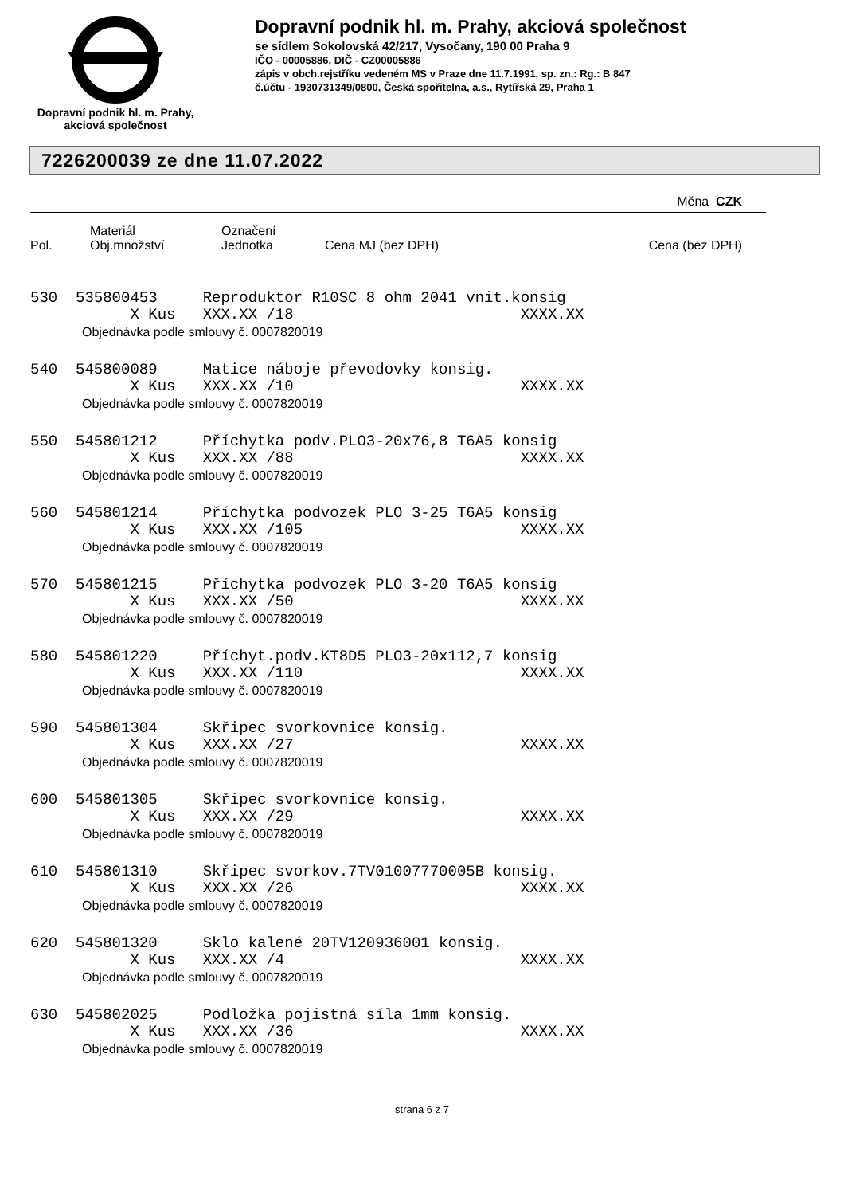Dopravní podnik hl. m. Prahy,
akciová společnost
Dopravní podnik hl. m. Prahy, akciová společnost
se sídlem Sokolovská 42/217, Vysočany, 190 00 Praha 9
IČO - 00005886, DIČ - CZ00005886
zápis v obch.rejstříku vedeném MS v Praze dne 11.7.1991, sp. zn.: Rg.: B 847
č.účtu - 1930731349/0800, Česká spořitelna, a.s., Rytířská 29, Praha 1
7226200039 ze dne 11.07.2022
Měna CZK
| Pol. | Materiál Obj.množství | Označení Jednotka | Cena MJ (bez DPH) | Cena (bez DPH) |
| --- | --- | --- | --- | --- |
530 535800453 Reproduktor R10SC 8 ohm 2041 vnit.konsig X Kus XXX.XX /18 XXXX.XX
Objednávka podle smlouvy č. 0007820019
540 545800089 Matice náboje převodovky konsig. X Kus XXX.XX /10 XXXX.XX
Objednávka podle smlouvy č. 0007820019
550 545801212 Příchytka podv.PLO3-20x76,8 T6A5 konsig X Kus XXX.XX /88 XXXX.XX
Objednávka podle smlouvy č. 0007820019
560 545801214 Příchytka podvozek PLO 3-25 T6A5 konsig X Kus XXX.XX /105 XXXX.XX
Objednávka podle smlouvy č. 0007820019
570 545801215 Příchytka podvozek PLO 3-20 T6A5 konsig X Kus XXX.XX /50 XXXX.XX
Objednávka podle smlouvy č. 0007820019
580 545801220 Příchyt.podv.KT8D5 PLO3-20x112,7 konsig X Kus XXX.XX /110 XXXX.XX
Objednávka podle smlouvy č. 0007820019
590 545801304 Skřipec svorkovnice konsig. X Kus XXX.XX /27 XXXX.XX
Objednávka podle smlouvy č. 0007820019
600 545801305 Skřipec svorkovnice konsig. X Kus XXX.XX /29 XXXX.XX
Objednávka podle smlouvy č. 0007820019
610 545801310 Skřipec svorkov.7TV01007770005B konsig. X Kus XXX.XX /26 XXXX.XX
Objednávka podle smlouvy č. 0007820019
620 545801320 Sklo kalené 20TV120936001 konsig. X Kus XXX.XX /4 XXXX.XX
Objednávka podle smlouvy č. 0007820019
630 545802025 Podložka pojistná síla 1mm konsig. X Kus XXX.XX /36 XXXX.XX
Objednávka podle smlouvy č. 0007820019
strana 6 z 7